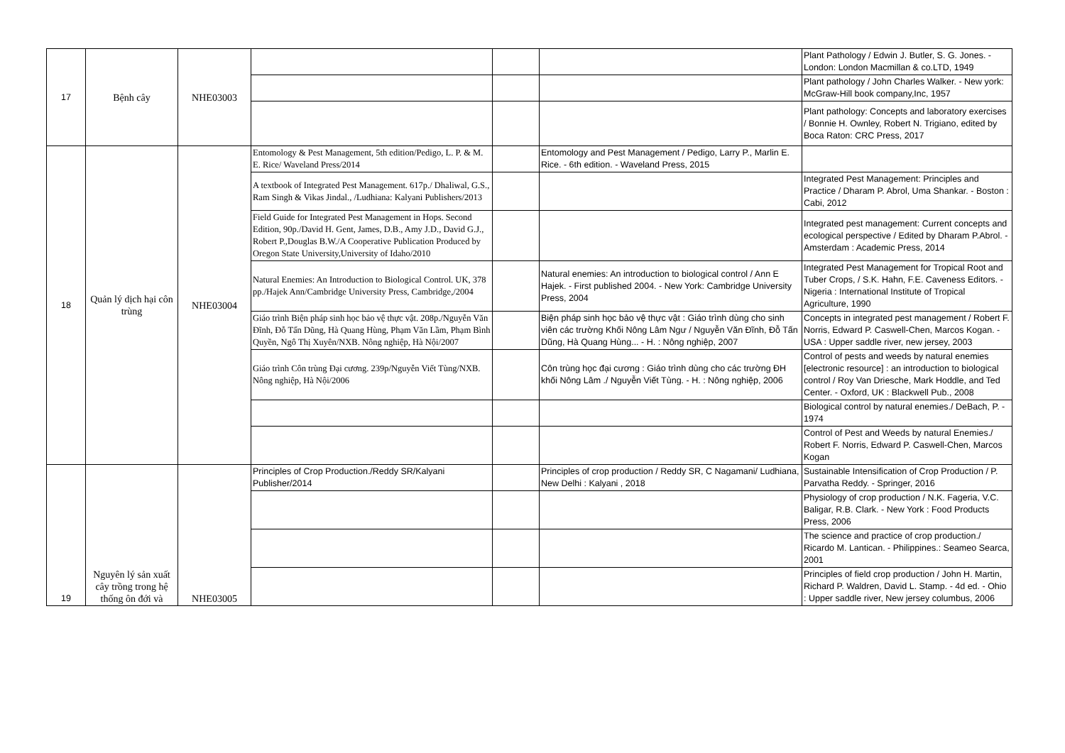| 17 | Bệnh cây | NHE03003 | | | | Plant Pathology / Edwin J. Butler, S. G. Jones. - London: London Macmillan & co.LTD, 1949 |
| | | | | | | Plant pathology / John Charles Walker. - New york: McGraw-Hill book company,Inc, 1957 |
| | | | | | | Plant pathology: Concepts and laboratory exercises / Bonnie H. Ownley, Robert N. Trigiano, edited by Boca Raton: CRC Press, 2017 |
| 18 | Quản lý dịch hại côn trùng | NHE03004 | Entomology & Pest Management, 5th edition/Pedigo, L. P. & M. E. Rice/ Waveland Press/2014 | | Entomology and Pest Management / Pedigo, Larry P., Marlin E. Rice. - 6th edition. - Waveland Press, 2015 | |
| | | | A textbook of Integrated Pest Management. 617p./ Dhaliwal, G.S., Ram Singh & Vikas Jindal., /Ludhiana: Kalyani Publishers/2013 | | | Integrated Pest Management: Principles and Practice / Dharam P. Abrol, Uma Shankar. - Boston : Cabi, 2012 |
| | | | Field Guide for Integrated Pest Management in Hops. Second Edition, 90p./David H. Gent, James, D.B., Amy J.D., David G.J., Robert P.,Douglas B.W./A Cooperative Publication Produced by Oregon State University,University of Idaho/2010 | | | Integrated pest management: Current concepts and ecological perspective / Edited by Dharam P.Abrol. - Amsterdam : Academic Press, 2014 |
| | | | Natural Enemies: An Introduction to Biological Control. UK, 378 pp./Hajek Ann/Cambridge University Press, Cambridge,/2004 | | Natural enemies: An introduction to biological control / Ann E Hajek. - First published 2004. - New York: Cambridge University Press, 2004 | Integrated Pest Management for Tropical Root and Tuber Crops, / S.K. Hahn, F.E. Caveness Editors. - Nigeria : International Institute of Tropical Agriculture, 1990 |
| | | | Giáo trình Biện pháp sinh học bảo vệ thực vật. 208p./Nguyễn Văn Đĩnh, Đỗ Tấn Dũng, Hà Quang Hùng, Phạm Văn Lầm, Phạm Bình Quyền, Ngô Thị Xuyên/NXB. Nông nghiệp, Hà Nội/2007 | | Biện pháp sinh học bảo vệ thực vật : Giáo trình dùng cho sinh viên các trường Khối Nông Lâm Ngư / Nguyễn Văn Đĩnh, Đỗ Tấn Dũng, Hà Quang Hùng... - H. : Nông nghiệp, 2007 | Concepts in integrated pest management / Robert F. Norris, Edward P. Caswell-Chen, Marcos Kogan. - USA : Upper saddle river, new jersey, 2003 |
| | | | Giáo trình Côn trùng Đại cương. 239p/Nguyễn Viết Tùng/NXB. Nông nghiệp, Hà Nội/2006 | | Côn trùng học đại cương : Giáo trình dùng cho các trường ĐH khối Nông Lâm ./ Nguyễn Viết Tùng. - H. : Nông nghiệp, 2006 | Control of pests and weeds by natural enemies [electronic resource] : an introduction to biological control / Roy Van Driesche, Mark Hoddle, and Ted Center. - Oxford, UK : Blackwell Pub., 2008 |
| | | | | | | Biological control by natural enemies./ DeBach, P. - 1974 |
| | | | | | | Control of Pest and Weeds by natural Enemies./ Robert F. Norris, Edward P. Caswell-Chen, Marcos Kogan |
| 19 | Nguyên lý sản xuất cây trồng trong hệ thống ôn đới và | NHE03005 | Principles of Crop Production./Reddy SR/Kalyani Publisher/2014 | | Principles of crop production / Reddy SR, C Nagamani/ Ludhiana, New Delhi : Kalyani , 2018 | Sustainable Intensification of Crop Production / P. Parvatha Reddy. - Springer, 2016 |
| | | | | | | Physiology of crop production / N.K. Fageria, V.C. Baligar, R.B. Clark. - New York : Food Products Press, 2006 |
| | | | | | | The science and practice of crop production./ Ricardo M. Lantican. - Philippines.: Seameo Searca, 2001 |
| | | | | | | Principles of field crop production / John H. Martin, Richard P. Waldren, David L. Stamp. - 4d ed. - Ohio : Upper saddle river, New jersey columbus, 2006 |